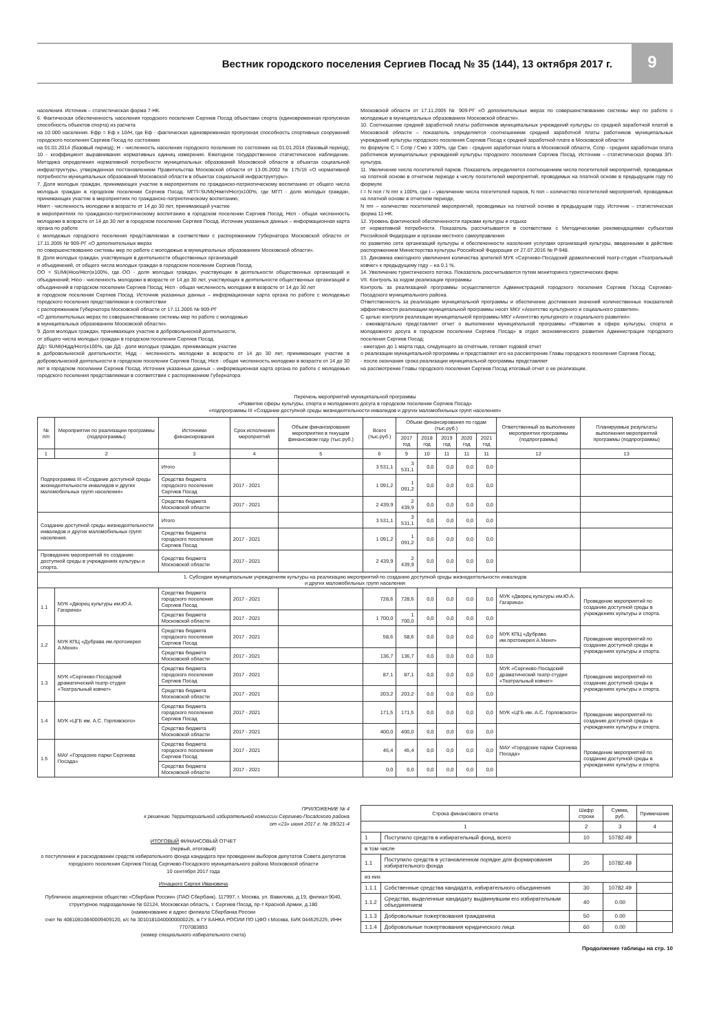Вестник городского поселения Сергиев Посад № 35 (144), 13 октября 2017 г.
9
населения. Источник – статистическая форма 7-НК.
6. Фактическая обеспеченность населения городского поселения Сергиев Посад объектами спорта (единовременная пропускная способность объектов спорта) из расчета
на 10 000 населения. Ефр = Еф x 10/Н, где Еф - фактическая единовременная пропускная способность спортивных сооружений городского поселения Сергиев Посад по состоянию
на 01.01.2014 (базовый период); Н - численность населения городского поселения по состоянию на 01.01.2014 (базовый период); 10 - коэффициент выравнивания нормативных единиц измерения. Ежегодное государственное статистическое наблюдение. Методика определения нормативной потребности муниципальных образований Московской области в объектах социальной инфраструктуры, утвержденная постановлением Правительства Московской области от 13.05.2002 № 175/16 «О нормативной потребности муниципальных образований Московской области в объектах социальной инфраструктуры».
7. Доля молодых граждан, принимающих участие в мероприятиях по гражданско-патриотическому воспитанию от общего числа молодых граждан в городском поселении Сергиев Посад. МГП=SUMi(Нiмгп/Нiсп)x100%, где МГП - доля молодых граждан, принимающих участие в мероприятиях по гражданско-патриотическому воспитанию;
Нiмгп - численность молодежи в возрасте от 14 до 30 лет, принимающей участие
в мероприятиях по гражданско-патриотическому воспитанию в городском поселении Сергиев Посад; Нiсп - общая численность молодежи в возрасте от 14 до 30 лет в городском поселении Сергиев Посад. Источник указанных данных – информационная карта органа по работе
с молодежью городского поселения представляемая в соответствии с распоряжением Губернатора Московской области от 17.11.2005 № 909-РГ «О дополнительных мерах
по совершенствованию системы мер по работе с молодежью в муниципальных образованиях Московской области».
8. Доля молодых граждан, участвующих в деятельности общественных организаций
и объединений, от общего числа молодых граждан в городском поселении Сергиев Посад.
ОО = SUMi(Нiоо/Нiсп)x100%, где ОО - доля молодых граждан, участвующих в деятельности общественных организаций и объединений; Нiоо - численность молодежи в возрасте от 14 до 30 лет, участвующих в деятельности общественных организаций и объединений в городском поселении Сергиев Посад; Нiсп - общая численность молодежи в возрасте от 14 до 30 лет
в городском поселении Сергиев Посад. Источник указанных данных – информационная карта органа по работе с молодежью городского поселения представляемая в соответствии
с распоряжением Губернатора Московской области от 17.11.2005 № 909-РГ
«О дополнительных мерах по совершенствованию системы мер по работе с молодежью
в муниципальных образованиях Московской области».
9. Доля молодых граждан, принимающих участие в добровольческой деятельности,
от общего числа молодых граждан в городском поселении Сергиев Посад.
ДД= SUMi(Нiдд/Нiсп)x100%, где ДД - доля молодых граждан, принимающих участие
в добровольческой деятельности; Нiдд - численность молодежи в возрасте от 14 до 30 лет, принимающих участие в добровольческой деятельности в городском поселении Сергиев Посад; Нiсп - общая численность молодежи в возрасте от 14 до 30 лет в городском поселении Сергиев Посад. Источник указанных данных – информационная карта органа по работе с молодежью городского поселения представляемая в соответствии с распоряжением Губернатора
Московской области от 17.11.2005 № 909-РГ «О дополнительных мерах по совершенствованию системы мер по работе с молодежью в муниципальных образованиях Московской области».
10. Соотношение средней заработной платы работников муниципальных учреждений культуры со средней заработной платой в Московской области – показатель определяется соотношением средней заработной платы работников муниципальных учреждений культуры городского поселения Сергиев Посад к средней заработной плате в Московской области
по формуле С = Сспр / Смо x 100%, где Смо - средняя заработная плата в Московской области, Сспр - средняя заработная плата работников муниципальных учреждений культуры городского поселения Сергиев Посад. Источник – статистическая форма ЗП-культура.
11. Увеличение числа посетителей парков. Показатель определяется соотношением числа посетителей мероприятий, проводимых на платной основе в отчетном периоде к числу посетителей мероприятий, проводимых на платной основе в предыдущем году по формуле
I = N поп / N ппг x 100%, где I – увеличение числа посетителей парков, N поп – количество посетителей мероприятий, проводимых на платной основе в отчетном периоде,
N ппг – количество посетителей мероприятий, проводимых на платной основе в предыдущем году. Источник – статистическая форма 11-НК.
12. Уровень фактической обеспеченности парками культуры и отдыха
от нормативной потребности. Показатель рассчитывается в соответствии с Методическими рекомендациями субъектам Российской Федерации и органам местного самоуправления
по развитию сети организаций культуры и обеспеченности населения услугами организаций культуры, введенными в действие распоряжением Министерства культуры Российской Федерации от 27.07.2016 № Р-948.
13. Динамика ежегодного увеличения количества зрителей МУК «Сергиево-Посадский драматический театр-студия «Театральный ковчег» к предыдущему году – на 0,1 %.
14. Увеличение туристического потока. Показатель рассчитывается путем мониторинга туристических фирм.
VII. Контроль за ходом реализации программы
Контроль за реализацией программы осуществляется Администрацией городского поселения Сергиев Посад Сергиево-Посадского муниципального района.
Ответственность за реализацию муниципальной программы и обеспечение достижения значений количественных показателей эффективности реализации муниципальной программы несёт МКУ «Агентство культурного и социального развития».
С целью контроля реализации муниципальной программы МКУ «Агентство культурного и социального развития»:
- ежеквартально представляет отчет о выполнении муниципальной программы «Развитие в сфере культуры, спорта и молодежного досуга в городском поселении Сергиев Посад» в отдел экономического развития Администрации городского поселения Сергиев Посад;
- ежегодно до 1 марта года, следующего за отчётным, готовит годовой отчет
о реализации муниципальной программы и представляет его на рассмотрение Главы городского поселения Сергиев Посад;
- после окончания срока реализации муниципальной программы представляет
на рассмотрение Главы городского поселения Сергиев Посад итоговый отчет о ее реализации.
Перечень мероприятий муниципальной программы
«Развитие сферы культуры, спорта и молодежного досуга в городском поселении Сергиев Посад»
«подпрограммы III «Создание доступной среды жизнедеятельности инвалидов и других маломобильных групп населения»
| № п/п | Мероприятия по реализации программы (подпрограммы) | Источники финансирования | Срок исполнения мероприятий | Объем финансирования мероприятия в текущем финансовом году (тыс.руб.) | Всего (тыс.руб.) | Объем финансирования по годам (тыс.руб.) | | | | | Ответственный за выполнение мероприятия программы (подпрограммы) | Планируемые результаты выполнения мероприятий программы (подпрограммы) |
| --- | --- | --- | --- | --- | --- | --- | --- | --- | --- | --- | --- | --- |
| | | | | | | 2017 год | 2018 год | 2019 год | 2020 год | 2021 год | | |
| 1 | 2 | 3 | 4 | 5 | 6 | 9 | 10 | 11 | 11 | 11 | 12 | 13 |
| Подпрограмма III «Создание доступной среды жизнедеятельности инвалидов и других маломобильных групп населения» | | Итого | | | 3 531,1 | 3 531,1 | 0,0 | 0,0 | 0,0 | 0,0 | | |
| | | Средства бюджета городского поселения Сергиев Посад | 2017 - 2021 | | 1 091,2 | 1 091,2 | 0,0 | 0,0 | 0,0 | 0,0 | | |
| | | Средства бюджета Московской области | 2017 - 2021 | | 2 439,9 | 2 439,9 | 0,0 | 0,0 | 0,0 | 0,0 | | |
| Создание доступной среды жизнедеятельности инвалидов и других маломобильных групп населения. | | Итого | | | 3 531,1 | 3 531,1 | 0,0 | 0,0 | 0,0 | 0,0 | | |
| | | Средства бюджета городского поселения Сергиев Посад | 2017 - 2021 | | 1 091,2 | 1 091,2 | 0,0 | 0,0 | 0,0 | 0,0 | | |
| Проведение мероприятий по созданию доступной среды в учреждениях культуры и спорта. | | Средства бюджета Московской области | 2017 - 2021 | | 2 439,9 | 2 439,9 | 0,0 | 0,0 | 0,0 | 0,0 | | |
| 1. Субсидии муниципальным учреждениям культуры на реализацию мероприятий по созданию доступной среды жизнедеятельности инвалидов и других маломобильных групп населения | | | | | | | | | | | | |
| 1.1 | МУК «Дворец культуры им.Ю.А. Гагарина» | Средства бюджета городского поселения Сергиев Посад | 2017 - 2021 | | 728,6 | 728,6 | 0,0 | 0,0 | 0,0 | 0,0 | МУК «Дворец культуры им.Ю.А. Гагарина» | Проведение мероприятий по созданию доступной среды в учреждениях культуры и спорта. |
| | | Средства бюджета Московской области | 2017 - 2021 | | 1 700,0 | 1 700,0 | 0,0 | 0,0 | 0,0 | 0,0 | | |
| 1.2 | МУК КПЦ «Дубрава им.протоиерея А.Меня» | Средства бюджета городского поселения Сергиев Посад | 2017 - 2021 | | 58,6 | 58,6 | 0,0 | 0,0 | 0,0 | 0,0 | МУК КПЦ «Дубрава им.протоиерея А.Меня» | Проведение мероприятий по созданию доступной среды в учреждениях культуры и спорта. |
| | | Средства бюджета Московской области | 2017 - 2021 | | 136,7 | 136,7 | 0,0 | 0,0 | 0,0 | 0,0 | | |
| 1.3 | МУК «Сергиево-Посадский драматический театр-студия «Театральный ковчег» | Средства бюджета городского поселения Сергиев Посад | 2017 - 2021 | | 87,1 | 87,1 | 0,0 | 0,0 | 0,0 | 0,0 | МУК «Сергиево-Посадский драматический театр-студия «Театральный ковчег» | Проведение мероприятий по созданию доступной среды в учреждениях культуры и спорта. |
| | | Средства бюджета Московской области | 2017 - 2021 | | 203,2 | 203,2 | 0,0 | 0,0 | 0,0 | 0,0 | | |
| 1.4 | МУК «ЦГБ им. А.С. Горловского» | Средства бюджета городского поселения Сергиев Посад | 2017 - 2021 | | 171,5 | 171,5 | 0,0 | 0,0 | 0,0 | 0,0 | МУК «ЦГБ им. А.С. Горловского» | Проведение мероприятий по созданию доступной среды в учреждениях культуры и спорта. |
| | | Средства бюджета Московской области | 2017 - 2021 | | 400,0 | 400,0 | 0,0 | 0,0 | 0,0 | 0,0 | | |
| 1.5 | МАУ «Городские парки Сергиева Посада» | Средства бюджета городского поселения Сергиев Посад | 2017 - 2021 | | 45,4 | 45,4 | 0,0 | 0,0 | 0,0 | 0,0 | МАУ «Городские парки Сергиева Посада» | Проведение мероприятий по созданию доступной среды в учреждениях культуры и спорта. |
| | | Средства бюджета Московской области | 2017 - 2021 | | 0,0 | 0,0 | 0,0 | 0,0 | 0,0 | 0,0 | | |
ПРИЛОЖЕНИЕ № 4
к решению Территориальной избирательной комиссии Сергиево-Посадского района
от «23» июня 2017 г. № 39/321-4
ИТОГОВЫЙ ФИНАНСОВЫЙ ОТЧЕТ
(первый, итоговый)
о поступлении и расходовании средств избирательного фонда кандидата при проведении выборов депутатов Совета депутатов городского поселения Сергиев Посад Сергиево-Посадского муниципального района Московской области
10 сентября 2017 года
Игнацкого Сергея Ивановича
Публичное акционерное общество «Сбербанк России» (ПАО Сбербанк), 117997, г. Москва, ул. Вавилова, д.19, филиал 9040, структурное подразделение № 02124, Московская область, г. Сергиев Посад, пр-т Красной Армии, д.180
(наименование и адрес филиала Сбербанка России
счет № 40810810840009409120, к/с № 30101810400000000225, в ГУ БАНКА РОСИИ ПО ЦФО г.Москва, БИК 044525225, ИНН 7707083893
(номер специального избирательного счета)
| Строка финансового отчета | | Шифр строки | Сумма, руб. | Примечание |
| --- | --- | --- | --- | --- |
| 1 | | 2 | 3 | 4 |
| 1 | Поступило средств в избирательный фонд, всего | 10 | 10782.49 | |
| в том числе | | | | |
| 1.1 | Поступило средств в установленном порядке для формирования избирательного фонда | 20 | 10782.49 | |
| из них | | | | |
| 1.1.1 | Собственные средства кандидата, избирательного объединения | 30 | 10782.49 | |
| 1.1.2 | Средства, выделенные кандидату выдвинувшим его избирательным объединением | 40 | 0.00 | |
| 1.1.3 | Добровольные пожертвования гражданина | 50 | 0.00 | |
| 1.1.4 | Добровольные пожертвования юридического лица | 60 | 0.00 | |
Продолжение таблицы на стр. 10